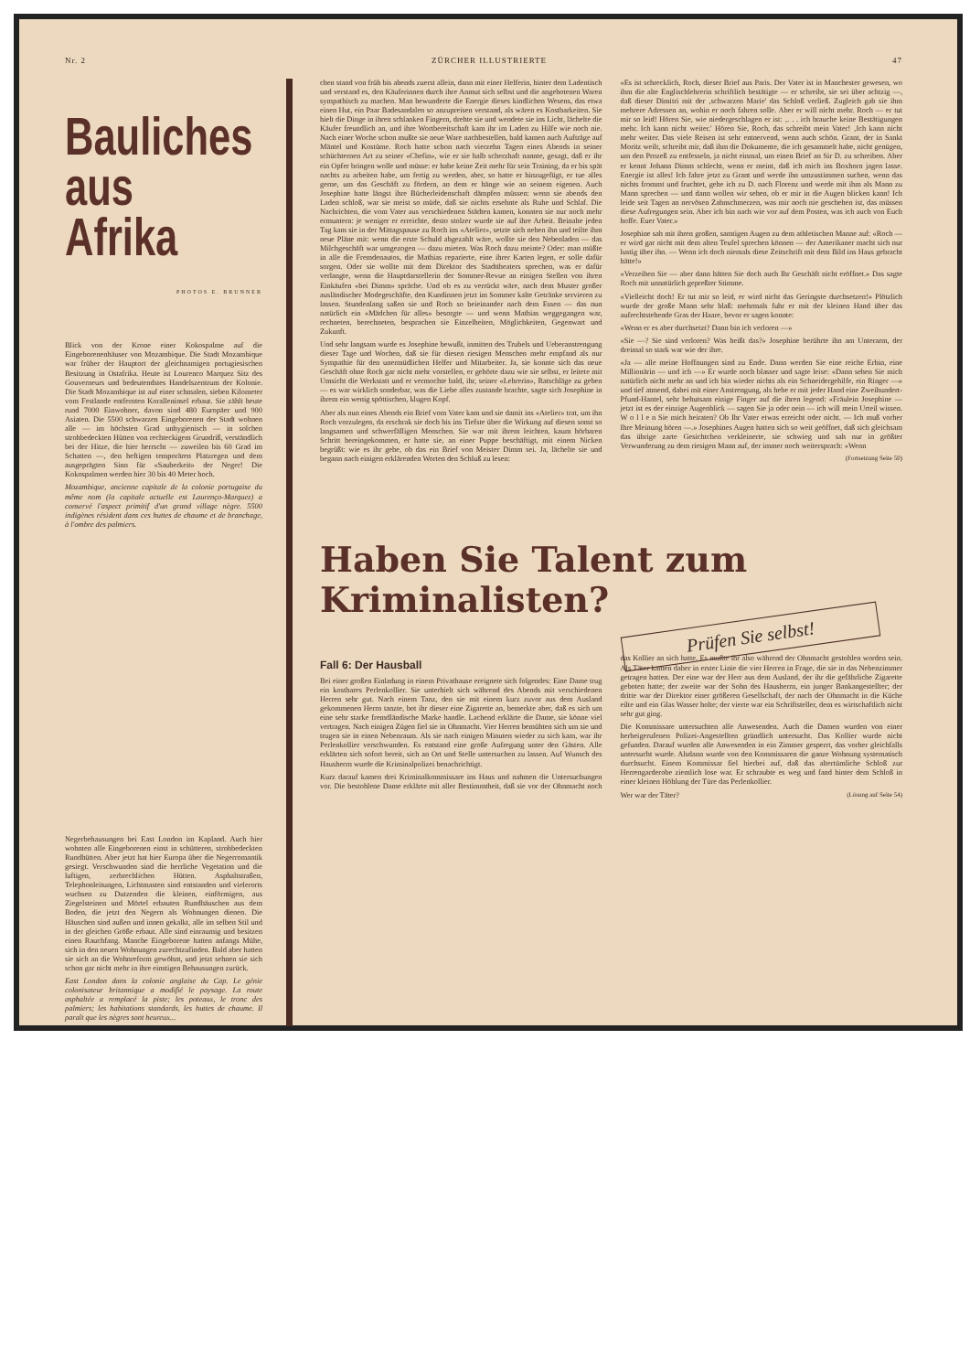Nr. 2 ZÜRCHER ILLUSTRIERTE 47
Bauliches
aus
Afrika
PHOTOS E. BRUNNER
Blick von der Krone einer Kokospalme auf die Eingeborenenhäuser von Mozambique. Die Stadt Mozambique war früher der Hauptort der gleichnamigen portugiesischen Besitzung in Ostafrika. Heute ist Lourenco Marquez Sitz des Gouverneurs und bedeutendstes Handelszentrum der Kolonie. Die Stadt Mozambique ist auf einer schmalen, sieben Kilometer vom Festlande entfernten Koralleninsel erbaut. Sie zählt heute rund 7000 Einwohner, davon sind 480 Europäer und 900 Asiaten. Die 5500 schwarzen Eingeborenen der Stadt wohnen alle — im höchsten Grad unhygienisch — in solchen strohbedeckten Hütten von rechteckigem Grundriß, verständlich bei der Hitze, die hier herrscht — zuweilen bis 60 Grad im Schatten —, den heftigen temporären Platzregen und dem ausgeprägten Sinn für «Sauberkeit» der Neger! Die Kokospalmen werden hier 30 bis 40 Meter hoch.
Mozambique, ancienne capitale de la colonie portugaise du même nom (la capitale actuelle est Laurenço-Marquez) a conservé l'aspect primitif d'un grand village nègre. 5500 indigènes résident dans ces huttes de chaume et de branchage, à l'ombre des palmiers.
Negerbehausungen bei East London im Kapland. Auch hier wohnten alle Eingeborenen einst in schütteren, strohbedeckten Rundhütten. Aber jetzt hat hier Europa über die Negerromantik gesiegt. Verschwunden sind die herrliche Vegetation und die luftigen, zerbrechlichen Hütten. Asphaltstraßen, Telephonleitungen, Lichtmasten sind entstanden und vielerorts wuchsen zu Dutzenden die kleinen, einförmigen, aus Ziegelsteinen und Mörtel erbauten Rundhäuschen aus dem Boden, die jetzt den Negern als Wohnungen dienen. Die Häuschen sind außen und innen gekalkt, alle im selben Stil und in der gleichen Größe erbaut. Alle sind einraumig und besitzen einen Rauchfang. Manche Eingeborene hatten anfangs Mühe, sich in den neuen Wohnungen zurechtzufinden. Bald aber hatten sie sich an die Wohnreform gewöhnt, und jetzt sehnen sie sich schon gar nicht mehr in ihre einstigen Behausungen zurück.
East London dans la colonie anglaise du Cap. Le génie colonisateur britannique a modifié le paysage. La route asphaltée a remplacé la piste; les poteaux, le tronc des palmiers; les habitations standards, les huttes de chaume. Il paraît que les nègres sont heureux...
chen stand von früh bis abends zuerst allein, dann mit einer Helferin, hinter dem Ladentisch und verstand es, den Käuferinnen durch ihre Anmut sich selbst und die angebotenen Waren sympathisch zu machen. Man bewunderte die Energie dieses kindlichen Wesens, das etwa einen Hut, ein Paar Badesandalen so anzupreisen verstand, als wären es Kostbarkeiten. Sie hielt die Dinge in ihren schlanken Fingern, drehte sie und wendete sie ins Licht, lächelte die Käufer freundlich an, und ihre Wortbereitschaft kam ihr im Laden zu Hilfe wie noch nie. Nach einer Woche schon mußte sie neue Ware nachbestellen, bald kamen auch Aufträge auf Mäntel und Kostüme. Roch hatte schon nach vierzehn Tagen eines Abends in seiner schüchternen Art zu seiner «Chefin», wie er sie halb scherzhaft nannte, gesagt, daß er ihr ein Opfer bringen wolle und müsse: er habe keine Zeit mehr für sein Training, da er bis spät nachts zu arbeiten habe, um fertig zu werden, aber, so hatte er hinzugefügt, er tue alles gerne, um das Geschäft zu fördern, an dem er hänge wie an seinem eigenen. Auch Josephine hatte längst ihre Bücherleidenschaft dämpfen müssen: wenn sie abends den Laden schloß, war sie meist so müde, daß sie nichts ersehnte als Ruhe und Schlaf. Die Nachrichten, die vom Vater aus verschiedenen Städten kamen, konnten sie nur noch mehr ermuntern: je weniger er erreichte, desto stolzer wurde sie auf ihre Arbeit. Beinahe jeden Tag kam sie in der Mittagspause zu Roch ins «Atelier», setzte sich neben ihn und teilte ihm neue Pläne mit: wenn die erste Schuld abgezahlt wäre, wollte sie den Nebenladen — das Milchgeschäft war umgezogen — dazu mieten. Was Roch dazu meinte? Oder: man müßte in alle die Fremdenautos, die Mathias reparierte, eine ihrer Karten legen, er solle dafür sorgen. Oder sie wollte mit dem Direktor des Stadttheaters sprechen, was er dafür verlangte, wenn die Hauptdarstellerin der Sommer-Revue an einigen Stellen von ihren Einkäufen «bei Dimm» spräche. Und ob es zu verrückt wäre, nach dem Muster großer ausländischer Modegeschäfte, den Kundinnen jetzt im Sommer kalte Getränke servieren zu lassen. Stundenlang saßen sie und Roch so beieinander nach dem Essen — das nun natürlich ein «Mädchen für alles» besorgte — und wenn Mathias weggegangen war, rechneten, berechneten, besprachen sie Einzelheiten, Möglichkeiten, Gegenwart und Zukunft.
Und sehr langsam wurde es Josephine bewußt, inmitten des Trubels und Ueberanstrengung dieser Tage und Wochen, daß sie für diesen riesigen Menschen mehr empfand als nur Sympathie für den unermüdlichen Helfer und Mitarbeiter. Ja, sie konnte sich das neue Geschäft ohne Roch gar nicht mehr vorstellen, er gehörte dazu wie sie selbst, er leitete mit Umsicht die Werkstatt und er vermochte bald, ihr, seiner «Lehrerin», Ratschläge zu geben — es war wirklich sonderbar, was die Liebe alles zustande brachte, sagte sich Josephine in ihrem ein wenig spöttischen, klugen Kopf.
Aber als nun eines Abends ein Brief vom Vater kam und sie damit ins «Atelier» trat, um ihn Roch vorzulegen, da erschrak sie doch bis ins Tiefste über die Wirkung auf diesen sonst so langsamen und schwerfälligen Menschen. Sie war mit ihrem leichten, kaum hörbaren Schritt hereingekommen, er hatte sie, an einer Puppe beschäftigt, mit einem Nicken begrüßt: wie es ihr gehe, ob das ein Brief von Meister Dimm sei. Ja, lächelte sie und begann nach einigen erklärenden Worten den Schluß zu lesen:
«Es ist schrecklich, Roch, dieser Brief aus Paris. Der Vater ist in Manchester gewesen, wo ihm die alte Englischlehrerin schriftlich bestätigte — er schreibt, sie sei über achtzig —, daß dieser Dimitri mit der ‚schwarzen Marie' das Schloß verließ. Zugleich gab sie ihm mehrere Adressen an, wohin er noch fahren solle. Aber er will nicht mehr. Roch — er tut mir so leid! Hören Sie, wie niedergeschlagen er ist: ‚. . . ich brauche keine Bestätigungen mehr. Ich kann nicht weiter.' Hören Sie, Roch, das schreibt mein Vater! ‚Ich kann nicht mehr weiter. Das viele Reisen ist sehr entnervend, wenn auch schön. Grant, der in Sankt Moritz weilt, schreibt mir, daß ihm die Dokumente, die ich gesammelt habe, nicht genügen, um den Prozeß zu entfesseln, ja nicht einmal, um einen Brief an Sir D. zu schreiben. Aber er kennt Johann Dimm schlecht, wenn er meint, daß ich mich ins Boxhorn jagen lasse. Energie ist alles! Ich fahre jetzt zu Grant und werde ihn umzustimmen suchen, wenn das nichts frommt und fruchtet, gehe ich zu D. nach Florenz und werde mit ihm als Mann zu Mann sprechen — und dann wollen wir sehen, ob er mir in die Augen blicken kann! Ich leide seit Tagen an nervösen Zahnschmerzen, was mir noch nie geschehen ist, das müssen diese Aufregungen sein. Aber ich bin nach wie vor auf dem Posten, was ich auch von Euch hoffe. Euer Vater.»
Josephine sah mit ihren großen, samtigen Augen zu dem athletischen Manne auf: «Roch — er wird gar nicht mit dem alten Teufel sprechen können — der Amerikaner macht sich nur lustig über ihn. — Wenn ich doch niemals diese Zeitschrift mit dem Bild ins Haus gebracht hätte!»
«Verzeihen Sie — aber dann hätten Sie doch auch Ihr Geschäft nicht eröffnet.» Das sagte Roch mit unnatürlich gepreßter Stimme.
«Vielleicht doch! Er tut mir so leid, er wird nicht das Geringste durchsetzen!» Plötzlich wurde der große Mann sehr blaß: mehrmals fuhr er mit der kleinen Hand über das aufrechtstehende Gras der Haare, bevor er sagen konnte:
«Wenn er es aber durchsetzt? Dann bin ich verloren —»
«Sie —? Sie sind verloren? Was heißt das?» Josephine berührte ihn am Unterarm, der dreimal so stark war wie der ihre.
«Ja — alle meine Hoffnungen sind zu Ende. Dann werden Sie eine reiche Erbin, eine Millionärin — und ich —» Er wurde noch blasser und sagte leise: «Dann sehen Sie mich natürlich nicht mehr an und ich bin wieder nichts als ein Schneidergehilfe, ein Ringer —» und tief atmend, dabei mit einer Anstrengung, als hebe er mit jeder Hand eine Zweihundert-Pfund-Hantel, sehr behutsam einige Finger auf die ihren legend: «Fräulein Josephine — jetzt ist es der einzige Augenblick — sagen Sie ja oder nein — ich will mein Urteil wissen. W o l l e n Sie mich heiraten? Ob Ihr Vater etwas erreicht oder nicht. — Ich muß vorher Ihre Meinung hören —.» Josephines Augen hatten sich so weit geöffnet, daß sich gleichsam das übrige zarte Gesichtchen verkleinerte, sie schwieg und sah nur in größter Verwunderung zu dem riesigen Mann auf, der immer noch weitersprach: «Wenn
(Fortsetzung Seite 50)
Haben Sie Talent zum Kriminalisten?
Prüfen Sie selbst!
Fall 6: Der Hausball
Bei einer großen Einladung in einem Privathause ereignete sich folgendes: Eine Dame trug ein kostbares Perlenkollier. Sie unterhielt sich während des Abends mit verschiedenen Herren sehr gut. Nach einem Tanz, den sie mit einem kurz zuvor aus dem Ausland gekommenen Herrn tanzte, bot ihr dieser eine Zigarette an, bemerkte aber, daß es sich um eine sehr starke fremdländische Marke handle. Lachend erklärte die Dame, sie könne viel vertragen. Nach einigen Zügen fiel sie in Ohnmacht. Vier Herren bemühten sich um sie und trugen sie in einen Nebenraum. Als sie nach einigen Minuten wieder zu sich kam, war ihr Perlenkollier verschwunden. Es entstand eine große Aufregung unter den Gästen. Alle erklärten sich sofort bereit, sich an Ort und Stelle untersuchen zu lassen. Auf Wunsch des Hausherrn wurde die Kriminalpolizei benachrichtigt.
Kurz darauf kamen drei Kriminalkommissare ins Haus und nahmen die Untersuchungen vor. Die bestohlene Dame erklärte mit aller Bestimmtheit, daß sie vor der Ohnmacht noch das Kollier an sich hatte. Es mußte ihr also während der Ohnmacht gestohlen worden sein. Als Täter kamen daher in erster Linie die vier Herren in Frage, die sie in das Nebenzimmer getragen hatten. Der eine war der Herr aus dem Ausland, der ihr die gefährliche Zigarette geboten hatte; der zweite war der Sohn des Hausherrn, ein junger Bankangestellter; der dritte war der Direktor einer größeren Gesellschaft, der nach der Ohnmacht in die Küche eilte und ein Glas Wasser holte; der vierte war ein Schriftsteller, dem es wirtschaftlich nicht sehr gut ging.
Die Kommissare untersuchten alle Anwesenden. Auch die Damen wurden von einer herbeigerufenen Polizei-Angestellten gründlich untersucht. Das Kollier wurde nicht gefunden. Darauf wurden alle Anwesenden in ein Zimmer gesperrt, das vorher gleichfalls untersucht wurde. Alsdann wurde von den Kommissaren die ganze Wohnung systematisch durchsucht. Einem Kommissar fiel hierbei auf, daß das altertümliche Schloß zur Herrengarderobe ziemlich lose war. Er schraubte es weg und fand hinter dem Schloß in einer kleinen Höhlung der Türe das Perlenkollier.
Wer war der Täter? (Lösung auf Seite 54)